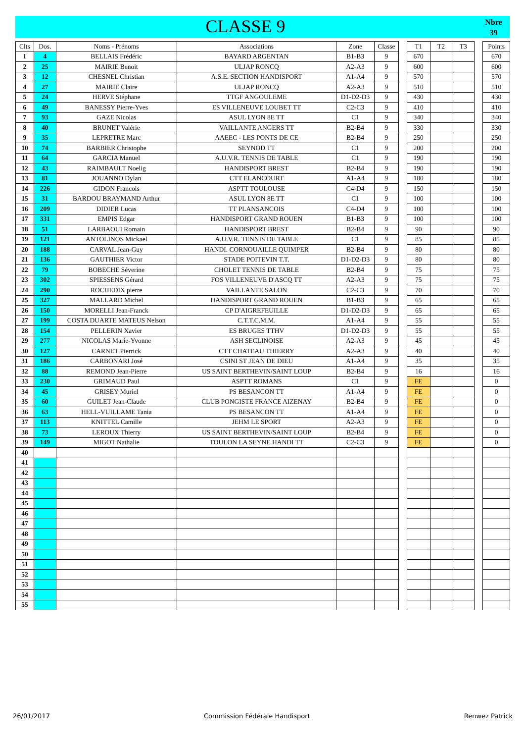CLASSE 9
Nbre
39
| Clts | Dos. | Noms - Prénoms | Associations | Zone | Classe | | T1 | T2 | T3 | | Points |
| --- | --- | --- | --- | --- | --- | --- | --- | --- | --- | --- | --- |
| 1 | 4 | BELLAIS Frédéric | BAYARD ARGENTAN | B1-B3 | 9 | | 670 | | | | 670 |
| 2 | 25 | MAIRIE Benoit | ULJAP RONCQ | A2-A3 | 9 | | 600 | | | | 600 |
| 3 | 12 | CHESNEL Christian | A.S.E. SECTION HANDISPORT | A1-A4 | 9 | | 570 | | | | 570 |
| 4 | 27 | MAIRIE Claire | ULJAP RONCQ | A2-A3 | 9 | | 510 | | | | 510 |
| 5 | 24 | HERVE Stéphane | TTGF ANGOULEME | D1-D2-D3 | 9 | | 430 | | | | 430 |
| 6 | 49 | BANESSY Pierre-Yves | ES VILLENEUVE LOUBET TT | C2-C3 | 9 | | 410 | | | | 410 |
| 7 | 93 | GAZE Nicolas | ASUL LYON 8E TT | C1 | 9 | | 340 | | | | 340 |
| 8 | 40 | BRUNET Valérie | VAILLANTE ANGERS TT | B2-B4 | 9 | | 330 | | | | 330 |
| 9 | 35 | LEPRETRE Marc | AAEEC - LES PONTS DE CE | B2-B4 | 9 | | 250 | | | | 250 |
| 10 | 74 | BARBIER Christophe | SEYNOD TT | C1 | 9 | | 200 | | | | 200 |
| 11 | 64 | GARCIA Manuel | A.U.V.R. TENNIS DE TABLE | C1 | 9 | | 190 | | | | 190 |
| 12 | 43 | RAIMBAULT Noelig | HANDISPORT BREST | B2-B4 | 9 | | 190 | | | | 190 |
| 13 | 81 | JOUANNO Dylan | CTT ELANCOURT | A1-A4 | 9 | | 180 | | | | 180 |
| 14 | 226 | GIDON Francois | ASPTT TOULOUSE | C4-D4 | 9 | | 150 | | | | 150 |
| 15 | 31 | BARDOU BRAYMAND Arthur | ASUL LYON 8E TT | C1 | 9 | | 100 | | | | 100 |
| 16 | 209 | DIDIER Lucas | TT PLANSANCOIS | C4-D4 | 9 | | 100 | | | | 100 |
| 17 | 331 | EMPIS Edgar | HANDISPORT GRAND ROUEN | B1-B3 | 9 | | 100 | | | | 100 |
| 18 | 51 | LARBAOUI Romain | HANDISPORT BREST | B2-B4 | 9 | | 90 | | | | 90 |
| 19 | 121 | ANTOLINOS Mickael | A.U.V.R. TENNIS DE TABLE | C1 | 9 | | 85 | | | | 85 |
| 20 | 188 | CARVAL Jean-Guy | HANDI. CORNOUAILLE QUIMPER | B2-B4 | 9 | | 80 | | | | 80 |
| 21 | 136 | GAUTHIER Victor | STADE POITEVIN T.T. | D1-D2-D3 | 9 | | 80 | | | | 80 |
| 22 | 79 | BOBECHE Séverine | CHOLET TENNIS DE TABLE | B2-B4 | 9 | | 75 | | | | 75 |
| 23 | 302 | SPIESSENS Gérard | FOS VILLENEUVE D'ASCQ TT | A2-A3 | 9 | | 75 | | | | 75 |
| 24 | 290 | ROCHEDIX pierre | VAILLANTE SALON | C2-C3 | 9 | | 70 | | | | 70 |
| 25 | 327 | MALLARD Michel | HANDISPORT GRAND ROUEN | B1-B3 | 9 | | 65 | | | | 65 |
| 26 | 150 | MORELLI Jean-Franck | CP D'AIGREFEUILLE | D1-D2-D3 | 9 | | 65 | | | | 65 |
| 27 | 199 | COSTA DUARTE MATEUS Nelson | C.T.T.C.M.M. | A1-A4 | 9 | | 55 | | | | 55 |
| 28 | 154 | PELLERIN Xavier | ES BRUGES TTHV | D1-D2-D3 | 9 | | 55 | | | | 55 |
| 29 | 277 | NICOLAS Marie-Yvonne | ASH SECLINOISE | A2-A3 | 9 | | 45 | | | | 45 |
| 30 | 127 | CARNET Pierrick | CTT CHATEAU THIERRY | A2-A3 | 9 | | 40 | | | | 40 |
| 31 | 186 | CARBONARI José | CSINI ST JEAN DE DIEU | A1-A4 | 9 | | 35 | | | | 35 |
| 32 | 88 | REMOND Jean-Pierre | US SAINT BERTHEVIN/SAINT LOUP | B2-B4 | 9 | | 16 | | | | 16 |
| 33 | 230 | GRIMAUD Paul | ASPTT ROMANS | C1 | 9 | | FE | | | | 0 |
| 34 | 45 | GRISEY Muriel | PS BESANCON TT | A1-A4 | 9 | | FE | | | | 0 |
| 35 | 60 | GUILET Jean-Claude | CLUB PONGISTE FRANCE AIZENAY | B2-B4 | 9 | | FE | | | | 0 |
| 36 | 63 | HELL-VUILLAME Tania | PS BESANCON TT | A1-A4 | 9 | | FE | | | | 0 |
| 37 | 113 | KNITTEL Camille | JEHM LE SPORT | A2-A3 | 9 | | FE | | | | 0 |
| 38 | 73 | LEROUX Thierry | US SAINT BERTHEVIN/SAINT LOUP | B2-B4 | 9 | | FE | | | | 0 |
| 39 | 149 | MIGOT Nathalie | TOULON LA SEYNE HANDI TT | C2-C3 | 9 | | FE | | | | 0 |
| 40 | | | | | | | | | | | |
| 41 | | | | | | | | | | | |
| 42 | | | | | | | | | | | |
| 43 | | | | | | | | | | | |
| 44 | | | | | | | | | | | |
| 45 | | | | | | | | | | | |
| 46 | | | | | | | | | | | |
| 47 | | | | | | | | | | | |
| 48 | | | | | | | | | | | |
| 49 | | | | | | | | | | | |
| 50 | | | | | | | | | | | |
| 51 | | | | | | | | | | | |
| 52 | | | | | | | | | | | |
| 53 | | | | | | | | | | | |
| 54 | | | | | | | | | | | |
| 55 | | | | | | | | | | | |
26/01/2017 Commission Fédérale Handisport Renwez Patrick